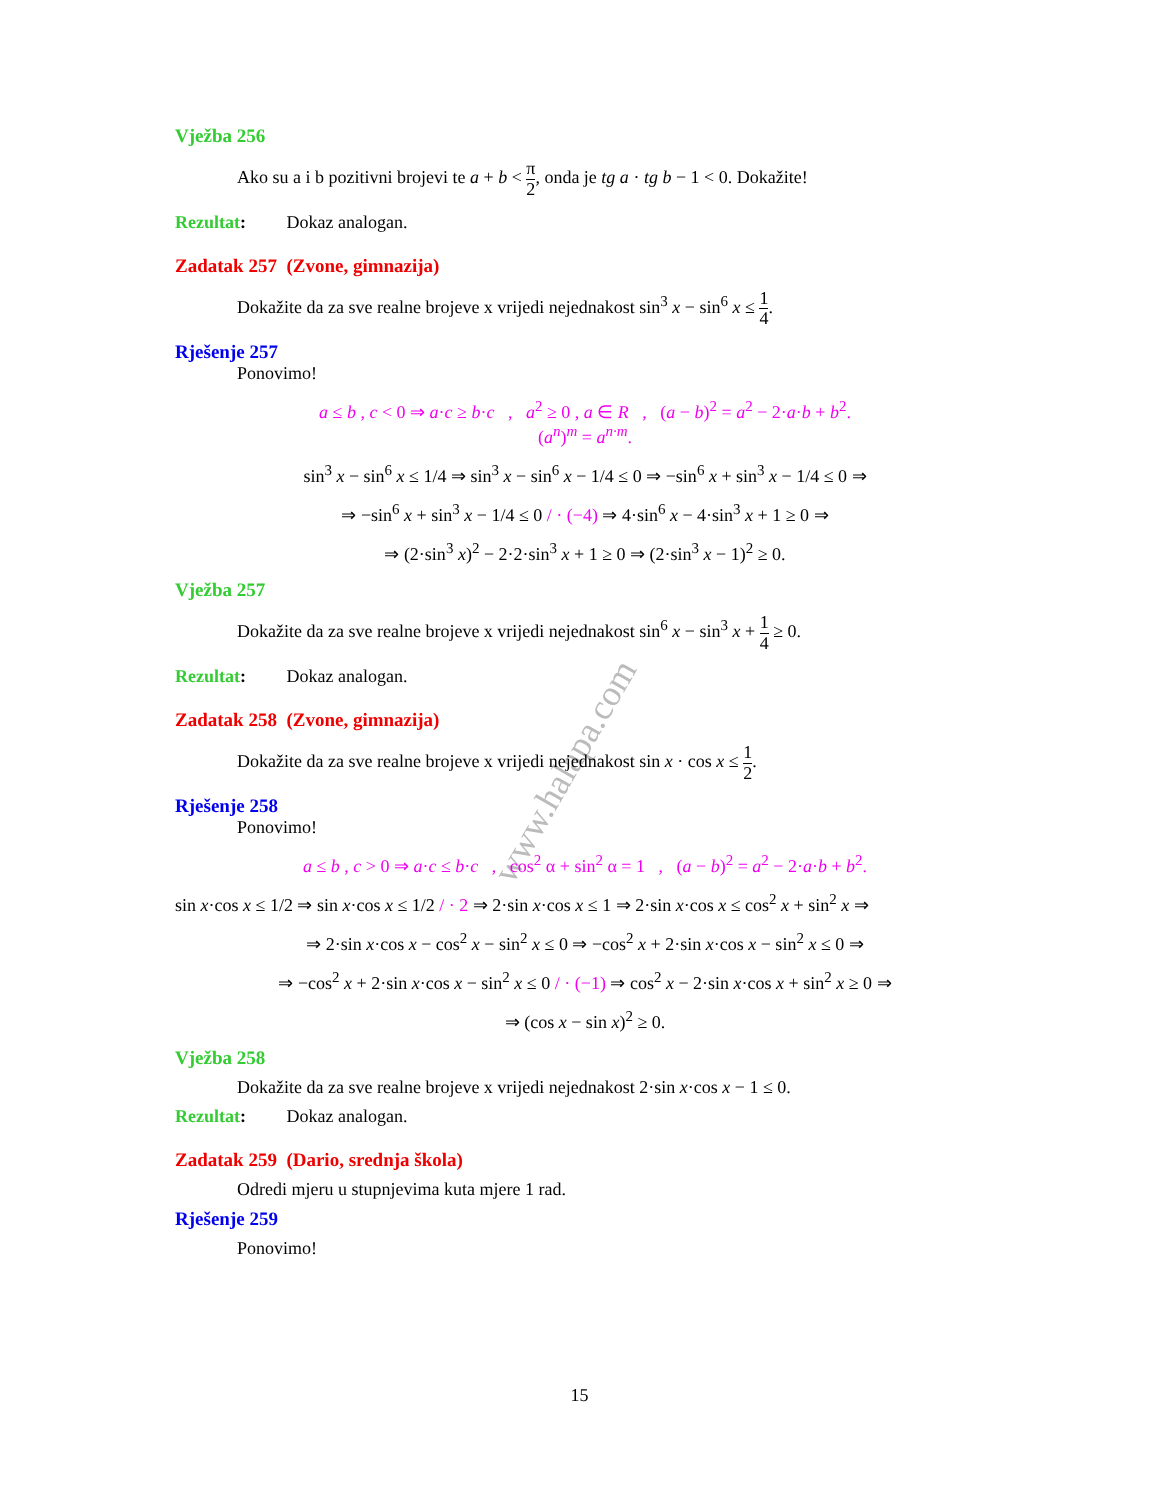www.halapa.com
Vježba 256
Ako su a i b pozitivni brojevi te a + b < π 2, onda je tg a · tg b − 1 < 0. Dokažite!
Rezultat: Dokaz analogan.
Zadatak 257 (Zvone, gimnazija)
Dokažite da za sve realne brojeve x vrijedi nejednakost sin<sup>3</sup> x − sin<sup>6</sup> x ≤ 1 4.
Rješenje 257
Ponovimo!
a ≤ b , c < 0 ⇒ a·c ≥ b·c , a<sup>2</sup> ≥ 0 , a ∈ R , (a − b)<sup>2</sup> = a<sup>2</sup> − 2·a·b + b<sup>2</sup>.
(a<sup>n</sup>)<sup>m</sup> = a<sup>n·m</sup>.
sin<sup>3</sup> x − sin<sup>6</sup> x ≤ 1/4 ⇒ sin<sup>3</sup> x − sin<sup>6</sup> x − 1/4 ≤ 0 ⇒ −sin<sup>6</sup> x + sin<sup>3</sup> x − 1/4 ≤ 0 ⇒
⇒ −sin<sup>6</sup> x + sin<sup>3</sup> x − 1/4 ≤ 0 / · (−4) ⇒ 4·sin<sup>6</sup> x − 4·sin<sup>3</sup> x + 1 ≥ 0 ⇒
⇒ (2·sin<sup>3</sup> x)<sup>2</sup> − 2·2·sin<sup>3</sup> x + 1 ≥ 0 ⇒ (2·sin<sup>3</sup> x − 1)<sup>2</sup> ≥ 0.
Vježba 257
Dokažite da za sve realne brojeve x vrijedi nejednakost sin<sup>6</sup> x − sin<sup>3</sup> x + 1 4 ≥ 0.
Rezultat: Dokaz analogan.
Zadatak 258 (Zvone, gimnazija)
Dokažite da za sve realne brojeve x vrijedi nejednakost sin x · cos x ≤ 1 2.
Rješenje 258
Ponovimo!
a ≤ b , c > 0 ⇒ a·c ≤ b·c , cos<sup>2</sup> α + sin<sup>2</sup> α = 1 , (a − b)<sup>2</sup> = a<sup>2</sup> − 2·a·b + b<sup>2</sup>.
sin x·cos x ≤ 1/2 ⇒ sin x·cos x ≤ 1/2 / · 2 ⇒ 2·sin x·cos x ≤ 1 ⇒ 2·sin x·cos x ≤ cos<sup>2</sup> x + sin<sup>2</sup> x ⇒
⇒ 2·sin x·cos x − cos<sup>2</sup> x − sin<sup>2</sup> x ≤ 0 ⇒ −cos<sup>2</sup> x + 2·sin x·cos x − sin<sup>2</sup> x ≤ 0 ⇒
⇒ −cos<sup>2</sup> x + 2·sin x·cos x − sin<sup>2</sup> x ≤ 0 / · (−1) ⇒ cos<sup>2</sup> x − 2·sin x·cos x + sin<sup>2</sup> x ≥ 0 ⇒
⇒ (cos x − sin x)<sup>2</sup> ≥ 0.
Vježba 258
Dokažite da za sve realne brojeve x vrijedi nejednakost 2·sin x·cos x − 1 ≤ 0.
Rezultat: Dokaz analogan.
Zadatak 259 (Dario, srednja škola)
Odredi mjeru u stupnjevima kuta mjere 1 rad.
Rješenje 259
Ponovimo!
15